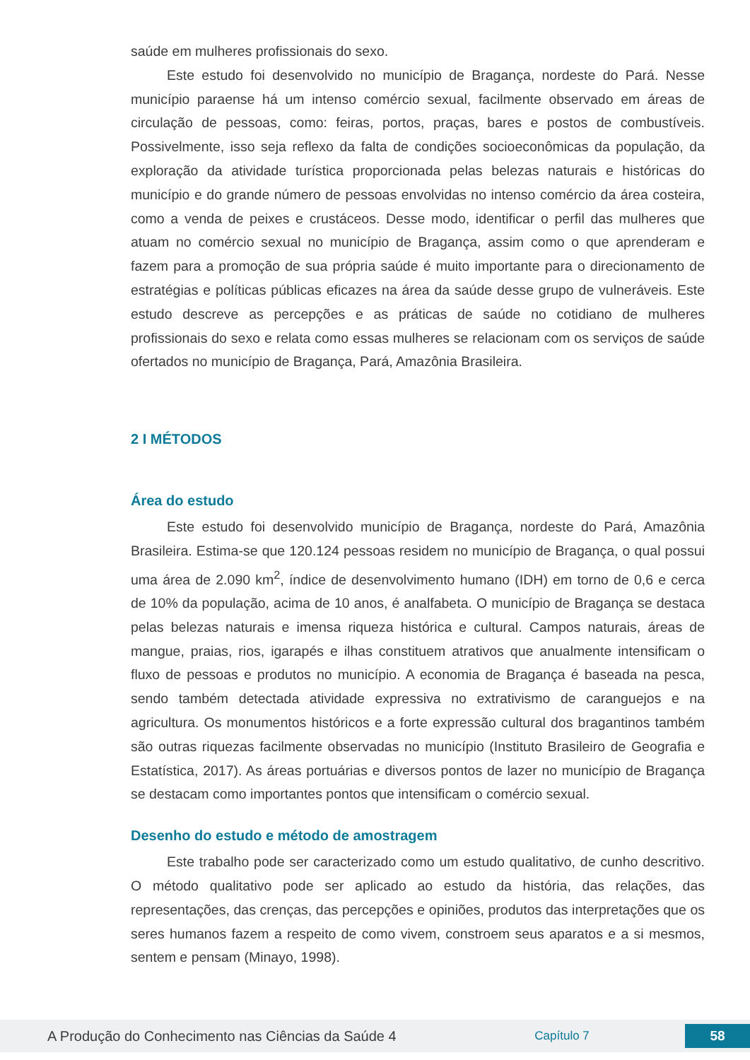saúde em mulheres profissionais do sexo.
Este estudo foi desenvolvido no município de Bragança, nordeste do Pará. Nesse município paraense há um intenso comércio sexual, facilmente observado em áreas de circulação de pessoas, como: feiras, portos, praças, bares e postos de combustíveis. Possivelmente, isso seja reflexo da falta de condições socioeconômicas da população, da exploração da atividade turística proporcionada pelas belezas naturais e históricas do município e do grande número de pessoas envolvidas no intenso comércio da área costeira, como a venda de peixes e crustáceos. Desse modo, identificar o perfil das mulheres que atuam no comércio sexual no município de Bragança, assim como o que aprenderam e fazem para a promoção de sua própria saúde é muito importante para o direcionamento de estratégias e políticas públicas eficazes na área da saúde desse grupo de vulneráveis. Este estudo descreve as percepções e as práticas de saúde no cotidiano de mulheres profissionais do sexo e relata como essas mulheres se relacionam com os serviços de saúde ofertados no município de Bragança, Pará, Amazônia Brasileira.
2 I MÉTODOS
Área do estudo
Este estudo foi desenvolvido município de Bragança, nordeste do Pará, Amazônia Brasileira. Estima-se que 120.124 pessoas residem no município de Bragança, o qual possui uma área de 2.090 km<sup>2</sup>, índice de desenvolvimento humano (IDH) em torno de 0,6 e cerca de 10% da população, acima de 10 anos, é analfabeta. O município de Bragança se destaca pelas belezas naturais e imensa riqueza histórica e cultural. Campos naturais, áreas de mangue, praias, rios, igarapés e ilhas constituem atrativos que anualmente intensificam o fluxo de pessoas e produtos no município. A economia de Bragança é baseada na pesca, sendo também detectada atividade expressiva no extrativismo de caranguejos e na agricultura. Os monumentos históricos e a forte expressão cultural dos bragantinos também são outras riquezas facilmente observadas no município (Instituto Brasileiro de Geografia e Estatística, 2017). As áreas portuárias e diversos pontos de lazer no município de Bragança se destacam como importantes pontos que intensificam o comércio sexual.
Desenho do estudo e método de amostragem
Este trabalho pode ser caracterizado como um estudo qualitativo, de cunho descritivo. O método qualitativo pode ser aplicado ao estudo da história, das relações, das representações, das crenças, das percepções e opiniões, produtos das interpretações que os seres humanos fazem a respeito de como vivem, constroem seus aparatos e a si mesmos, sentem e pensam (Minayo, 1998).
A Produção do Conhecimento nas Ciências da Saúde 4 Capítulo 7 58